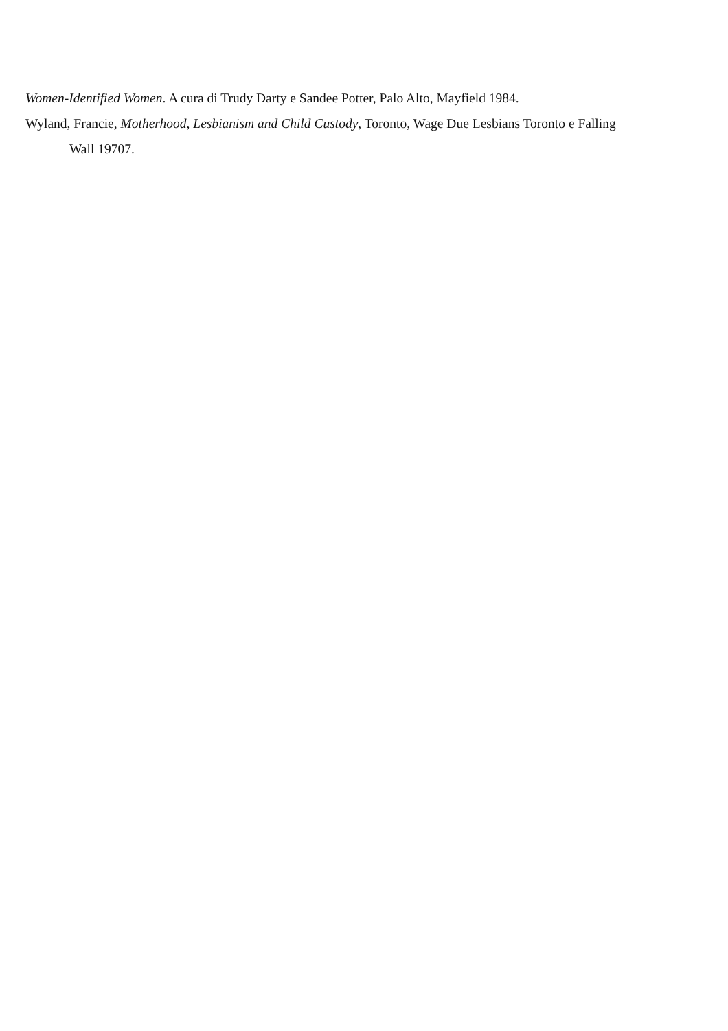Women-Identified Women. A cura di Trudy Darty e Sandee Potter, Palo Alto, Mayfield 1984.
Wyland, Francie, Motherhood, Lesbianism and Child Custody, Toronto, Wage Due Lesbians Toronto e Falling Wall 19707.